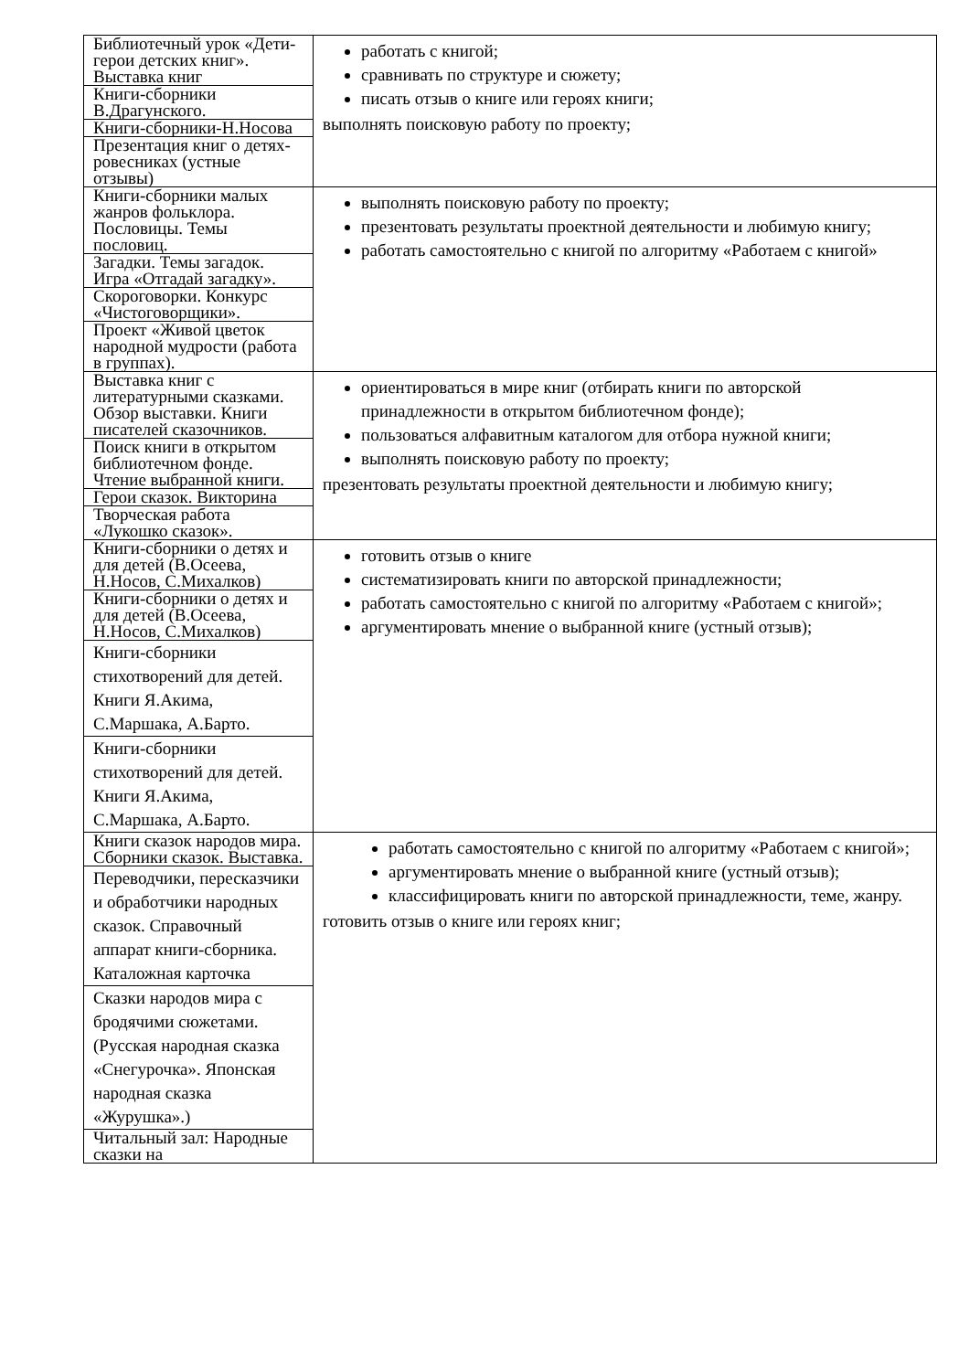| Библиотечный урок «Дети-герои детских книг». Выставка книг | работать с книгой; сравнивать по структуре и сюжету; писать отзыв о книге или героях книги; выполнять поисковую работу по проекту; |
| Книги-сборники В.Драгунского. | |
| Книги-сборники-Н.Носова | |
| Презентация книг о детях-ровесниках (устные отзывы) | |
| Книги-сборники малых жанров фольклора. Пословицы. Темы пословиц. | выполнять поисковую работу по проекту; презентовать результаты проектной деятельности и любимую книгу; работать самостоятельно с книгой по алгоритму «Работаем с книгой» |
| Загадки. Темы загадок. Игра «Отгадай загадку». | |
| Скороговорки. Конкурс «Чистоговорщики». | |
| Проект «Живой цветок народной мудрости (работа в группах). | |
| Выставка книг с литературными сказками. Обзор выставки. Книги писателей сказочников. | ориентироваться в мире книг (отбирать книги по авторской принадлежности в открытом библиотечном фонде); пользоваться алфавитным каталогом для отбора нужной книги; выполнять поисковую работу по проекту; презентовать результаты проектной деятельности и любимую книгу; |
| Поиск книги в открытом библиотечном фонде. Чтение выбранной книги. | |
| Герои сказок. Викторина | |
| Творческая работа «Лукошко сказок». | |
| Книги-сборники о детях и для детей (В.Осеева, Н.Носов, С.Михалков) | готовить отзыв о книге систематизировать книги по авторской принадлежности; работать самостоятельно с книгой по алгоритму «Работаем с книгой»; аргументировать мнение о выбранной книге (устный отзыв); |
| Книги-сборники о детях и для детей (В.Осеева, Н.Носов, С.Михалков) | |
| Книги-сборники стихотворений для детей. Книги Я.Акима, С.Маршака, А.Барто. | |
| Книги-сборники стихотворений для детей. Книги Я.Акима, С.Маршака, А.Барто. | |
| Книги сказок народов мира. Сборники сказок. Выставка. | работать самостоятельно с книгой по алгоритму «Работаем с книгой»; аргументировать мнение о выбранной книге (устный отзыв); классифицировать книги по авторской принадлежности, теме, жанру. готовить отзыв о книге или героях книг; |
| Переводчики, пересказчики и обработчики народных сказок. Справочный аппарат книги-сборника. Каталожная карточка | |
| Сказки народов мира с бродячими сюжетами. (Русская народная сказка «Снегурочка». Японская народная сказка «Журушка».) | |
| Читальный зал: Народные сказки на | |